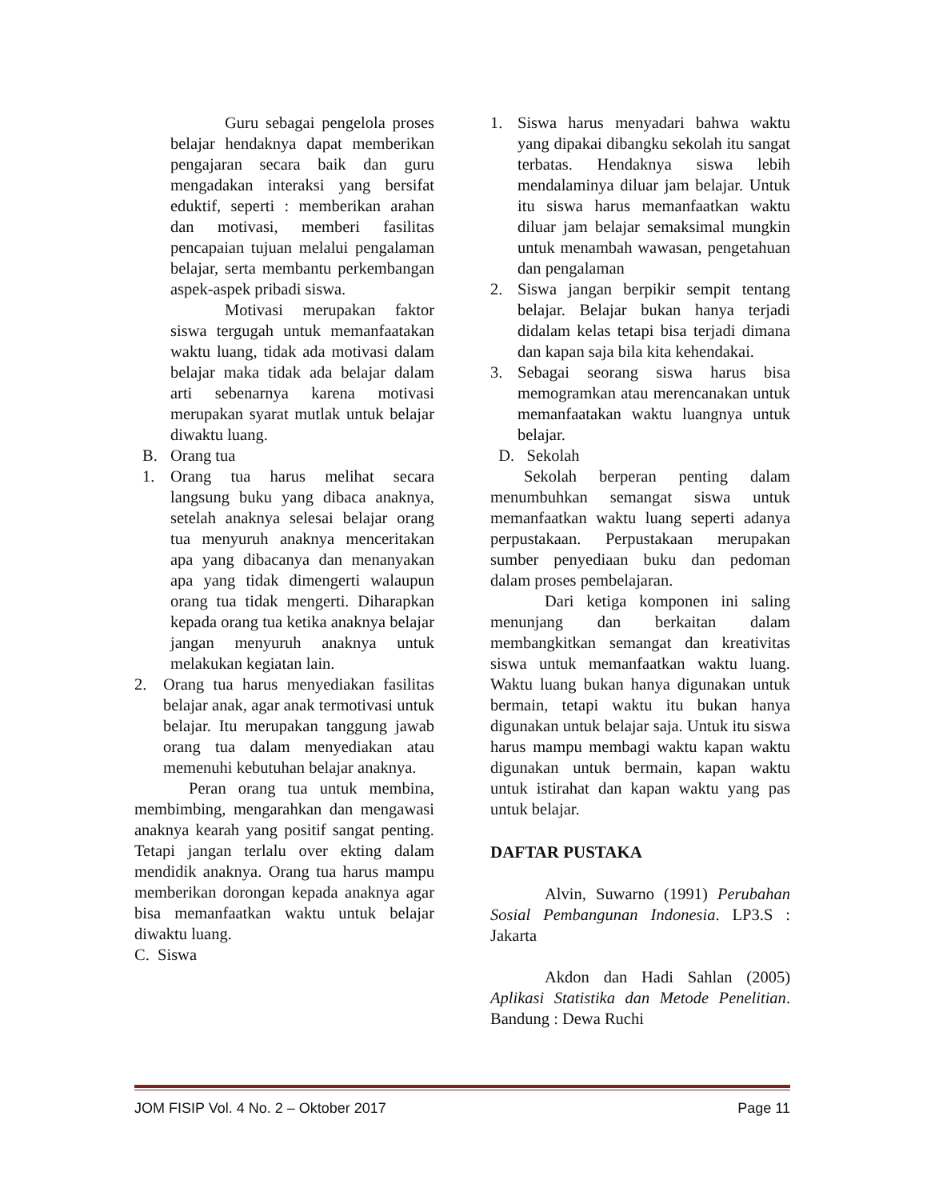Guru sebagai pengelola proses belajar hendaknya dapat memberikan pengajaran secara baik dan guru mengadakan interaksi yang bersifat eduktif, seperti : memberikan arahan dan motivasi, memberi fasilitas pencapaian tujuan melalui pengalaman belajar, serta membantu perkembangan aspek-aspek pribadi siswa.
Motivasi merupakan faktor siswa tergugah untuk memanfaatakan waktu luang, tidak ada motivasi dalam belajar maka tidak ada belajar dalam arti sebenarnya karena motivasi merupakan syarat mutlak untuk belajar diwaktu luang.
B. Orang tua
1. Orang tua harus melihat secara langsung buku yang dibaca anaknya, setelah anaknya selesai belajar orang tua menyuruh anaknya menceritakan apa yang dibacanya dan menanyakan apa yang tidak dimengerti walaupun orang tua tidak mengerti. Diharapkan kepada orang tua ketika anaknya belajar jangan menyuruh anaknya untuk melakukan kegiatan lain.
2. Orang tua harus menyediakan fasilitas belajar anak, agar anak termotivasi untuk belajar. Itu merupakan tanggung jawab orang tua dalam menyediakan atau memenuhi kebutuhan belajar anaknya.
Peran orang tua untuk membina, membimbing, mengarahkan dan mengawasi anaknya kearah yang positif sangat penting. Tetapi jangan terlalu over ekting dalam mendidik anaknya. Orang tua harus mampu memberikan dorongan kepada anaknya agar bisa memanfaatkan waktu untuk belajar diwaktu luang.
C. Siswa
1. Siswa harus menyadari bahwa waktu yang dipakai dibangku sekolah itu sangat terbatas. Hendaknya siswa lebih mendalaminya diluar jam belajar. Untuk itu siswa harus memanfaatkan waktu diluar jam belajar semaksimal mungkin untuk menambah wawasan, pengetahuan dan pengalaman
2. Siswa jangan berpikir sempit tentang belajar. Belajar bukan hanya terjadi didalam kelas tetapi bisa terjadi dimana dan kapan saja bila kita kehendakai.
3. Sebagai seorang siswa harus bisa memogramkan atau merencanakan untuk memanfaatakan waktu luangnya untuk belajar.
D. Sekolah
Sekolah berperan penting dalam menumbuhkan semangat siswa untuk memanfaatkan waktu luang seperti adanya perpustakaan. Perpustakaan merupakan sumber penyediaan buku dan pedoman dalam proses pembelajaran.
Dari ketiga komponen ini saling menunjang dan berkaitan dalam membangkitkan semangat dan kreativitas siswa untuk memanfaatkan waktu luang. Waktu luang bukan hanya digunakan untuk bermain, tetapi waktu itu bukan hanya digunakan untuk belajar saja. Untuk itu siswa harus mampu membagi waktu kapan waktu digunakan untuk bermain, kapan waktu untuk istirahat dan kapan waktu yang pas untuk belajar.
DAFTAR PUSTAKA
Alvin, Suwarno (1991) Perubahan Sosial Pembangunan Indonesia. LP3.S : Jakarta
Akdon dan Hadi Sahlan (2005) Aplikasi Statistika dan Metode Penelitian. Bandung : Dewa Ruchi
JOM FISIP Vol. 4 No. 2 – Oktober 2017 Page 11